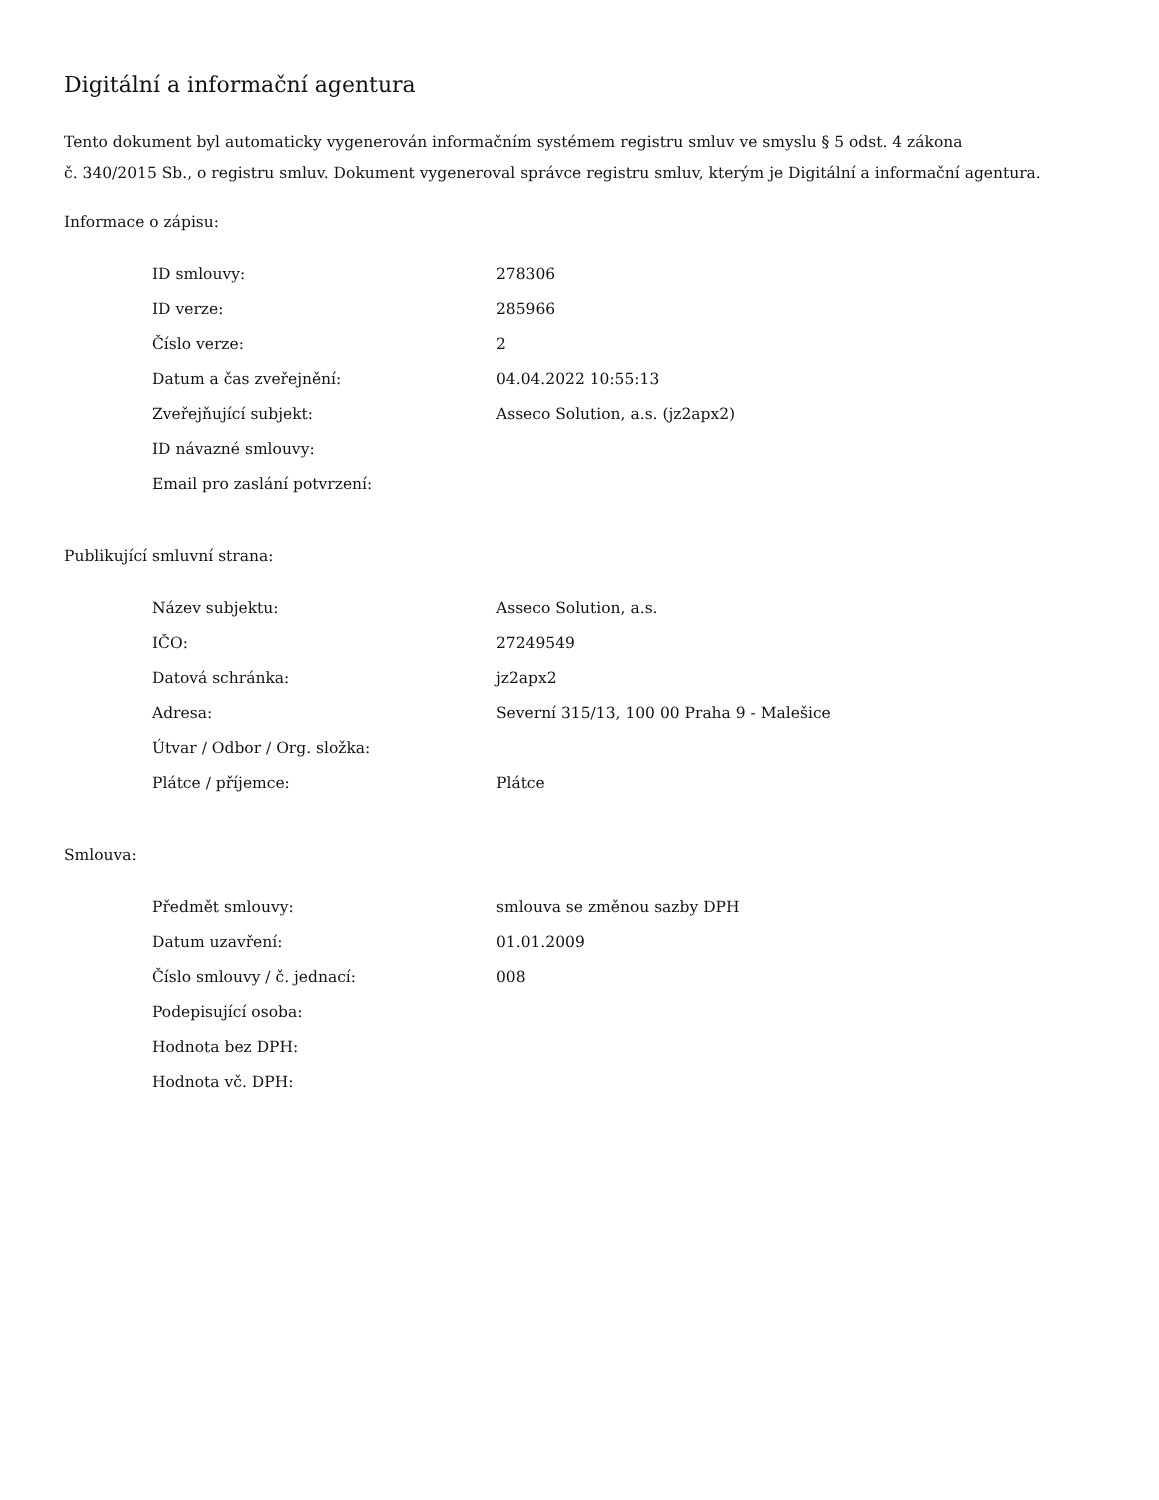Digitální a informační agentura
Tento dokument byl automaticky vygenerován informačním systémem registru smluv ve smyslu § 5 odst. 4 zákona
č. 340/2015 Sb., o registru smluv. Dokument vygeneroval správce registru smluv, kterým je Digitální a informační agentura.
Informace o zápisu:
| ID smlouvy: | 278306 |
| ID verze: | 285966 |
| Číslo verze: | 2 |
| Datum a čas zveřejnění: | 04.04.2022 10:55:13 |
| Zveřejňující subjekt: | Asseco Solution, a.s. (jz2apx2) |
| ID návazné smlouvy: | |
| Email pro zaslání potvrzení: | |
Publikující smluvní strana:
| Název subjektu: | Asseco Solution, a.s. |
| IČO: | 27249549 |
| Datová schránka: | jz2apx2 |
| Adresa: | Severní 315/13, 100 00 Praha 9 - Malešice |
| Útvar / Odbor / Org. složka: | |
| Plátce / příjemce: | Plátce |
Smlouva:
| Předmět smlouvy: | smlouva se změnou sazby DPH |
| Datum uzavření: | 01.01.2009 |
| Číslo smlouvy / č. jednací: | 008 |
| Podepisující osoba: | |
| Hodnota bez DPH: | |
| Hodnota vč. DPH: | |